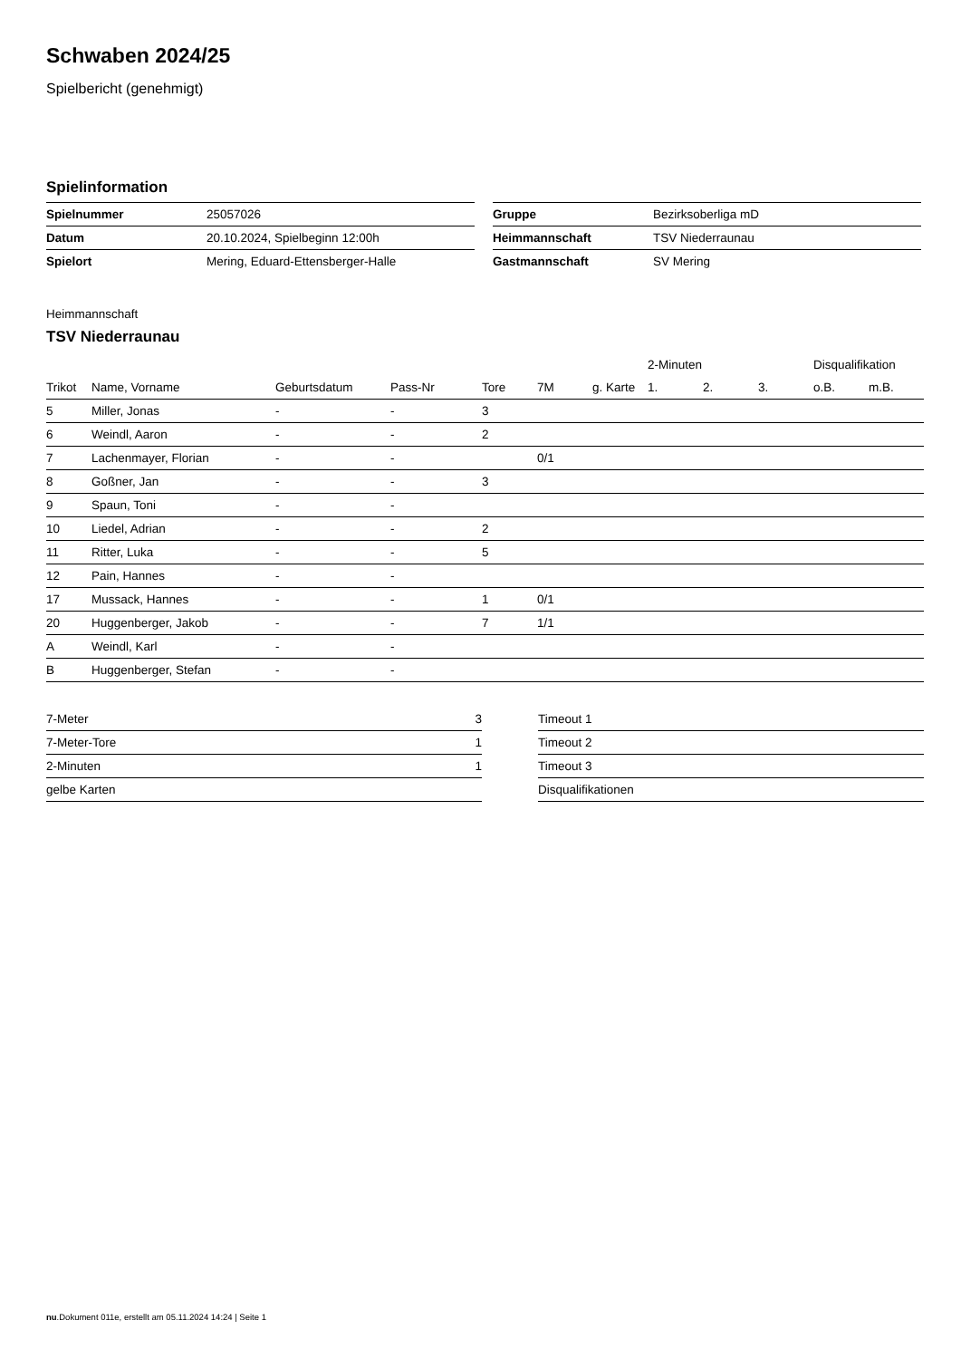Schwaben 2024/25
Spielbericht (genehmigt)
Spielinformation
| Spielnummer | 25057026 |
| Datum | 20.10.2024, Spielbeginn 12:00h |
| Spielort | Mering, Eduard-Ettensberger-Halle |
| Gruppe | Bezirksoberliga mD |
| Heimmannschaft | TSV Niederraunau |
| Gastmannschaft | SV Mering |
Heimmannschaft
TSV Niederraunau
| | | | | | | | 2-Minuten | | | Disqualifikation | |
| --- | --- | --- | --- | --- | --- | --- | --- | --- | --- | --- | --- |
| Trikot | Name, Vorname | Geburtsdatum | Pass-Nr | Tore | 7M | g. Karte | 1. | 2. | 3. | o.B. | m.B. |
| 5 | Miller, Jonas | - | - | 3 | | | | | | | |
| 6 | Weindl, Aaron | - | - | 2 | | | | | | | |
| 7 | Lachenmayer, Florian | - | - | | 0/1 | | | | | | |
| 8 | Goßner, Jan | - | - | 3 | | | | | | | |
| 9 | Spaun, Toni | - | - | | | | | | | | |
| 10 | Liedel, Adrian | - | - | 2 | | | | | | | |
| 11 | Ritter, Luka | - | - | 5 | | | | | | | |
| 12 | Pain, Hannes | - | - | | | | | | | | |
| 17 | Mussack, Hannes | - | - | 1 | 0/1 | | | | | | |
| 20 | Huggenberger, Jakob | - | - | 7 | 1/1 | | | | | | |
| A | Weindl, Karl | - | - | | | | | | | | |
| B | Huggenberger, Stefan | - | - | | | | | | | | |
| 7-Meter | 3 |
| 7-Meter-Tore | 1 |
| 2-Minuten | 1 |
| gelbe Karten | |
| Timeout 1 |
| Timeout 2 |
| Timeout 3 |
| Disqualifikationen |
nu.Dokument 011e, erstellt am 05.11.2024 14:24 | Seite 1